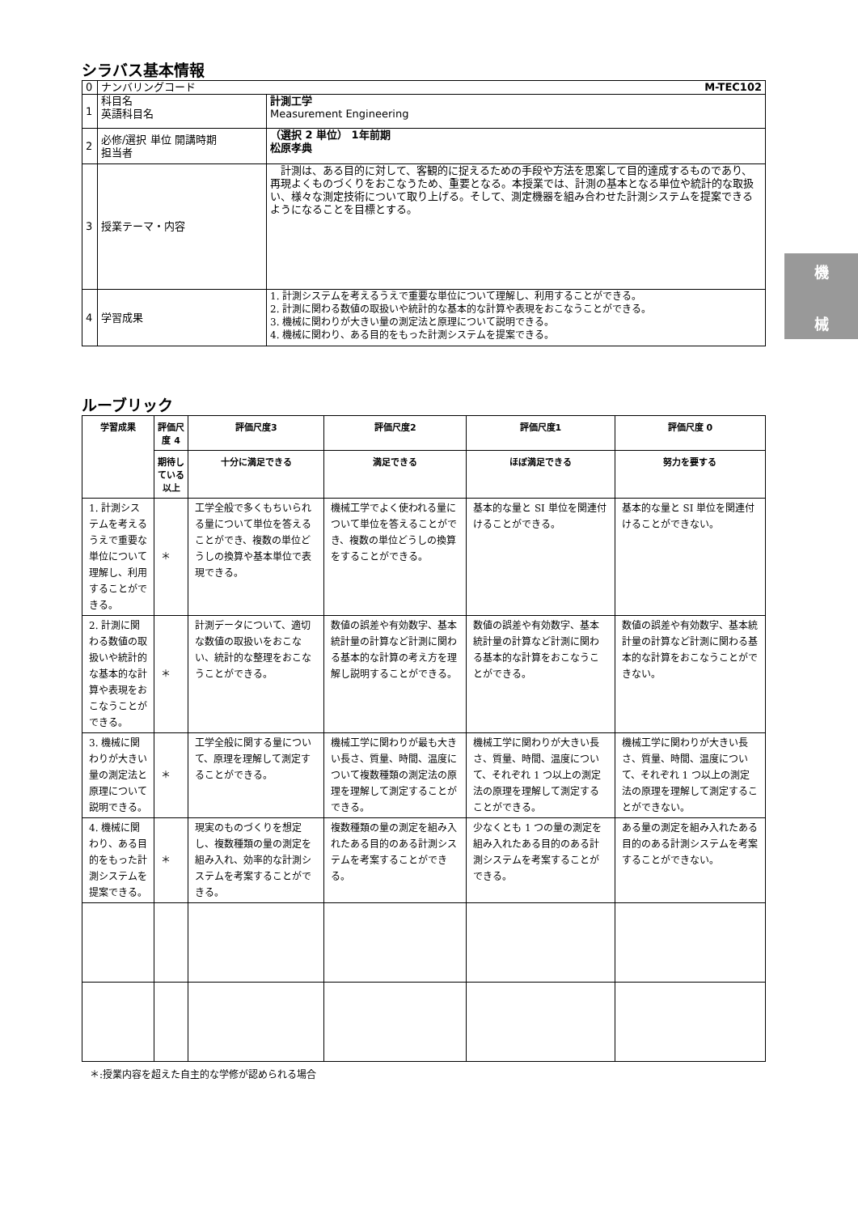機
械
シラバス基本情報
| 0 | ナンバリングコード M-TEC102 | |
| 1 | 科目名 英語科目名 | 計測工学 Measurement Engineering |
| 2 | 必修/選択 単位 開講時期 担当者 | （選択 2 単位） 1年前期 松原孝典 |
| 3 | 授業テーマ・内容 | 計測は、ある目的に対して、客観的に捉えるための手段や方法を思案して目的達成するものであり、再現よくものづくりをおこなうため、重要となる。本授業では、計測の基本となる単位や統計的な取扱い、様々な測定技術について取り上げる。そして、測定機器を組み合わせた計測システムを提案できるようになることを目標とする。 |
| 4 | 学習成果 | 1. 計測システムを考えるうえで重要な単位について理解し、利用することができる。 2. 計測に関わる数値の取扱いや統計的な基本的な計算や表現をおこなうことができる。 3. 機械に関わりが大きい量の測定法と原理について説明できる。 4. 機械に関わり、ある目的をもった計測システムを提案できる。 |
ルーブリック
| 学習成果 | 評価尺度 4 | 評価尺度3 | 評価尺度2 | 評価尺度1 | 評価尺度 0 |
| --- | --- | --- | --- | --- | --- |
| | 期待している以上 | 十分に満足できる | 満足できる | ほぼ満足できる | 努力を要する |
| 1. 計測システムを考えるうえで重要な単位について理解し、利用することができる。 | ＊ | 工学全般で多くもちいられる量について単位を答えることができ、複数の単位どうしの換算や基本単位で表現できる。 | 機械工学でよく使われる量について単位を答えることができ、複数の単位どうしの換算をすることができる。 | 基本的な量と SI 単位を関連付けることができる。 | 基本的な量と SI 単位を関連付けることができない。 |
| 2. 計測に関わる数値の取扱いや統計的な基本的な計算や表現をおこなうことができる。 | ＊ | 計測データについて、適切な数値の取扱いをおこない、統計的な整理をおこなうことができる。 | 数値の誤差や有効数字、基本統計量の計算など計測に関わる基本的な計算の考え方を理解し説明することができる。 | 数値の誤差や有効数字、基本統計量の計算など計測に関わる基本的な計算をおこなうことができる。 | 数値の誤差や有効数字、基本統計量の計算など計測に関わる基本的な計算をおこなうことができない。 |
| 3. 機械に関わりが大きい量の測定法と原理について説明できる。 | ＊ | 工学全般に関する量について、原理を理解して測定することができる。 | 機械工学に関わりが最も大きい長さ、質量、時間、温度について複数種類の測定法の原理を理解して測定することができる。 | 機械工学に関わりが大きい長さ、質量、時間、温度について、それぞれ 1 つ以上の測定法の原理を理解して測定することができる。 | 機械工学に関わりが大きい長さ、質量、時間、温度について、それぞれ 1 つ以上の測定法の原理を理解して測定することができない。 |
| 4. 機械に関わり、ある目的をもった計測システムを提案できる。 | ＊ | 現実のものづくりを想定し、複数種類の量の測定を組み入れ、効率的な計測システムを考案することができる。 | 複数種類の量の測定を組み入れたある目的のある計測システムを考案することができる。 | 少なくとも 1 つの量の測定を組み入れたある目的のある計測システムを考案することができる。 | ある量の測定を組み入れたある目的のある計測システムを考案することができない。 |
＊:授業内容を超えた自主的な学修が認められる場合